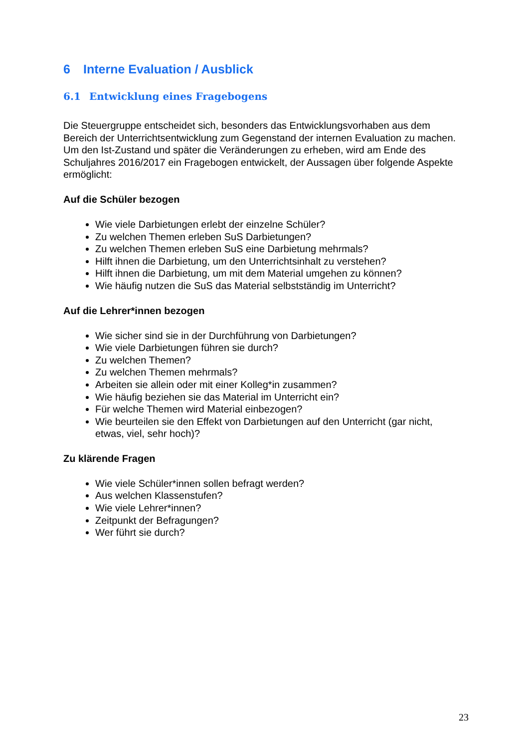6 Interne Evaluation / Ausblick
6.1 Entwicklung eines Fragebogens
Die Steuergruppe entscheidet sich, besonders das Entwicklungsvorhaben aus dem Bereich der Unterrichtsentwicklung zum Gegenstand der internen Evaluation zu machen. Um den Ist-Zustand und später die Veränderungen zu erheben, wird am Ende des Schuljahres 2016/2017 ein Fragebogen entwickelt, der Aussagen über folgende Aspekte ermöglicht:
Auf die Schüler bezogen
Wie viele Darbietungen erlebt der einzelne Schüler?
Zu welchen Themen erleben SuS Darbietungen?
Zu welchen Themen erleben SuS eine Darbietung mehrmals?
Hilft ihnen die Darbietung, um den Unterrichtsinhalt zu verstehen?
Hilft ihnen die Darbietung, um mit dem Material umgehen zu können?
Wie häufig nutzen die SuS das Material selbstständig im Unterricht?
Auf die Lehrer*innen bezogen
Wie sicher sind sie in der Durchführung von Darbietungen?
Wie viele Darbietungen führen sie durch?
Zu welchen Themen?
Zu welchen Themen mehrmals?
Arbeiten sie allein oder mit einer Kolleg*in zusammen?
Wie häufig beziehen sie das Material im Unterricht ein?
Für welche Themen wird Material einbezogen?
Wie beurteilen sie den Effekt von Darbietungen auf den Unterricht (gar nicht, etwas, viel, sehr hoch)?
Zu klärende Fragen
Wie viele Schüler*innen sollen befragt werden?
Aus welchen Klassenstufen?
Wie viele Lehrer*innen?
Zeitpunkt der Befragungen?
Wer führt sie durch?
23